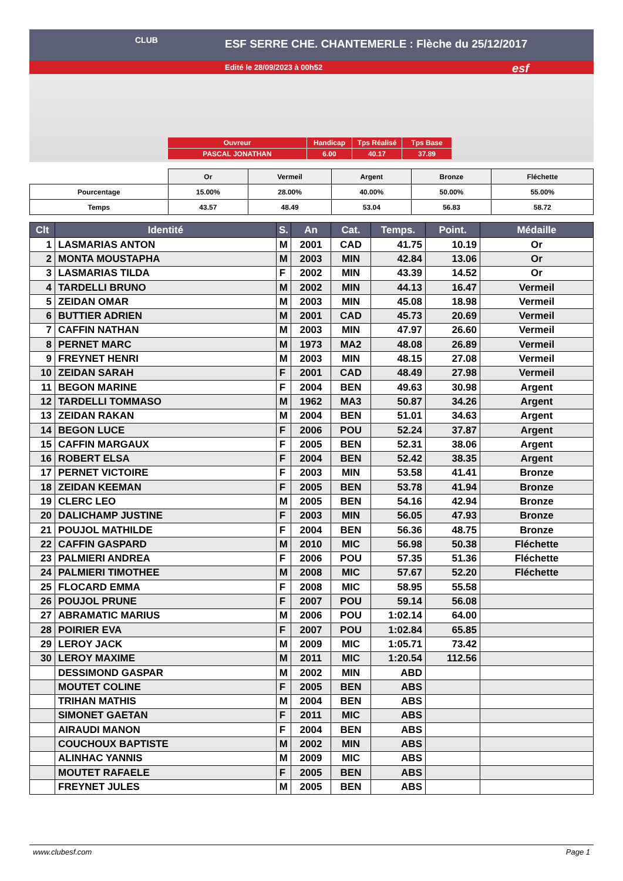ESF SERRE CHE. CHANTEMERLE : Flèche du 25/12/2017
Edité le 28/09/2023 à 00h52
CLUB
esf
| Ouvreur | Handicap | Tps Réalisé | Tps Base |
| PASCAL JONATHAN | 6.00 | 40.17 | 37.89 |
| | Or | Vermeil | Argent | Bronze | Fléchette |
| Pourcentage | 15.00% | 28.00% | 40.00% | 50.00% | 55.00% |
| Temps | 43.57 | 48.49 | 53.04 | 56.83 | 58.72 |
| Clt | Identité | S. | An | Cat. | Temps. | Point. | Médaille |
| --- | --- | --- | --- | --- | --- | --- | --- |
| 1 | LASMARIAS ANTON | M | 2001 | CAD | 41.75 | 10.19 | Or |
| 2 | MONTA MOUSTAPHA | M | 2003 | MIN | 42.84 | 13.06 | Or |
| 3 | LASMARIAS TILDA | F | 2002 | MIN | 43.39 | 14.52 | Or |
| 4 | TARDELLI BRUNO | M | 2002 | MIN | 44.13 | 16.47 | Vermeil |
| 5 | ZEIDAN OMAR | M | 2003 | MIN | 45.08 | 18.98 | Vermeil |
| 6 | BUTTIER ADRIEN | M | 2001 | CAD | 45.73 | 20.69 | Vermeil |
| 7 | CAFFIN NATHAN | M | 2003 | MIN | 47.97 | 26.60 | Vermeil |
| 8 | PERNET MARC | M | 1973 | MA2 | 48.08 | 26.89 | Vermeil |
| 9 | FREYNET HENRI | M | 2003 | MIN | 48.15 | 27.08 | Vermeil |
| 10 | ZEIDAN SARAH | F | 2001 | CAD | 48.49 | 27.98 | Vermeil |
| 11 | BEGON MARINE | F | 2004 | BEN | 49.63 | 30.98 | Argent |
| 12 | TARDELLI TOMMASO | M | 1962 | MA3 | 50.87 | 34.26 | Argent |
| 13 | ZEIDAN RAKAN | M | 2004 | BEN | 51.01 | 34.63 | Argent |
| 14 | BEGON LUCE | F | 2006 | POU | 52.24 | 37.87 | Argent |
| 15 | CAFFIN MARGAUX | F | 2005 | BEN | 52.31 | 38.06 | Argent |
| 16 | ROBERT ELSA | F | 2004 | BEN | 52.42 | 38.35 | Argent |
| 17 | PERNET VICTOIRE | F | 2003 | MIN | 53.58 | 41.41 | Bronze |
| 18 | ZEIDAN KEEMAN | F | 2005 | BEN | 53.78 | 41.94 | Bronze |
| 19 | CLERC LEO | M | 2005 | BEN | 54.16 | 42.94 | Bronze |
| 20 | DALICHAMP JUSTINE | F | 2003 | MIN | 56.05 | 47.93 | Bronze |
| 21 | POUJOL MATHILDE | F | 2004 | BEN | 56.36 | 48.75 | Bronze |
| 22 | CAFFIN GASPARD | M | 2010 | MIC | 56.98 | 50.38 | Fléchette |
| 23 | PALMIERI ANDREA | F | 2006 | POU | 57.35 | 51.36 | Fléchette |
| 24 | PALMIERI TIMOTHEE | M | 2008 | MIC | 57.67 | 52.20 | Fléchette |
| 25 | FLOCARD EMMA | F | 2008 | MIC | 58.95 | 55.58 | |
| 26 | POUJOL PRUNE | F | 2007 | POU | 59.14 | 56.08 | |
| 27 | ABRAMATIC MARIUS | M | 2006 | POU | 1:02.14 | 64.00 | |
| 28 | POIRIER EVA | F | 2007 | POU | 1:02.84 | 65.85 | |
| 29 | LEROY JACK | M | 2009 | MIC | 1:05.71 | 73.42 | |
| 30 | LEROY MAXIME | M | 2011 | MIC | 1:20.54 | 112.56 | |
| | DESSIMOND GASPAR | M | 2002 | MIN | ABD | | |
| | MOUTET COLINE | F | 2005 | BEN | ABS | | |
| | TRIHAN MATHIS | M | 2004 | BEN | ABS | | |
| | SIMONET GAETAN | F | 2011 | MIC | ABS | | |
| | AIRAUDI MANON | F | 2004 | BEN | ABS | | |
| | COUCHOUX BAPTISTE | M | 2002 | MIN | ABS | | |
| | ALINHAC YANNIS | M | 2009 | MIC | ABS | | |
| | MOUTET RAFAELE | F | 2005 | BEN | ABS | | |
| | FREYNET JULES | M | 2005 | BEN | ABS | | |
www.clubesf.com Page 1